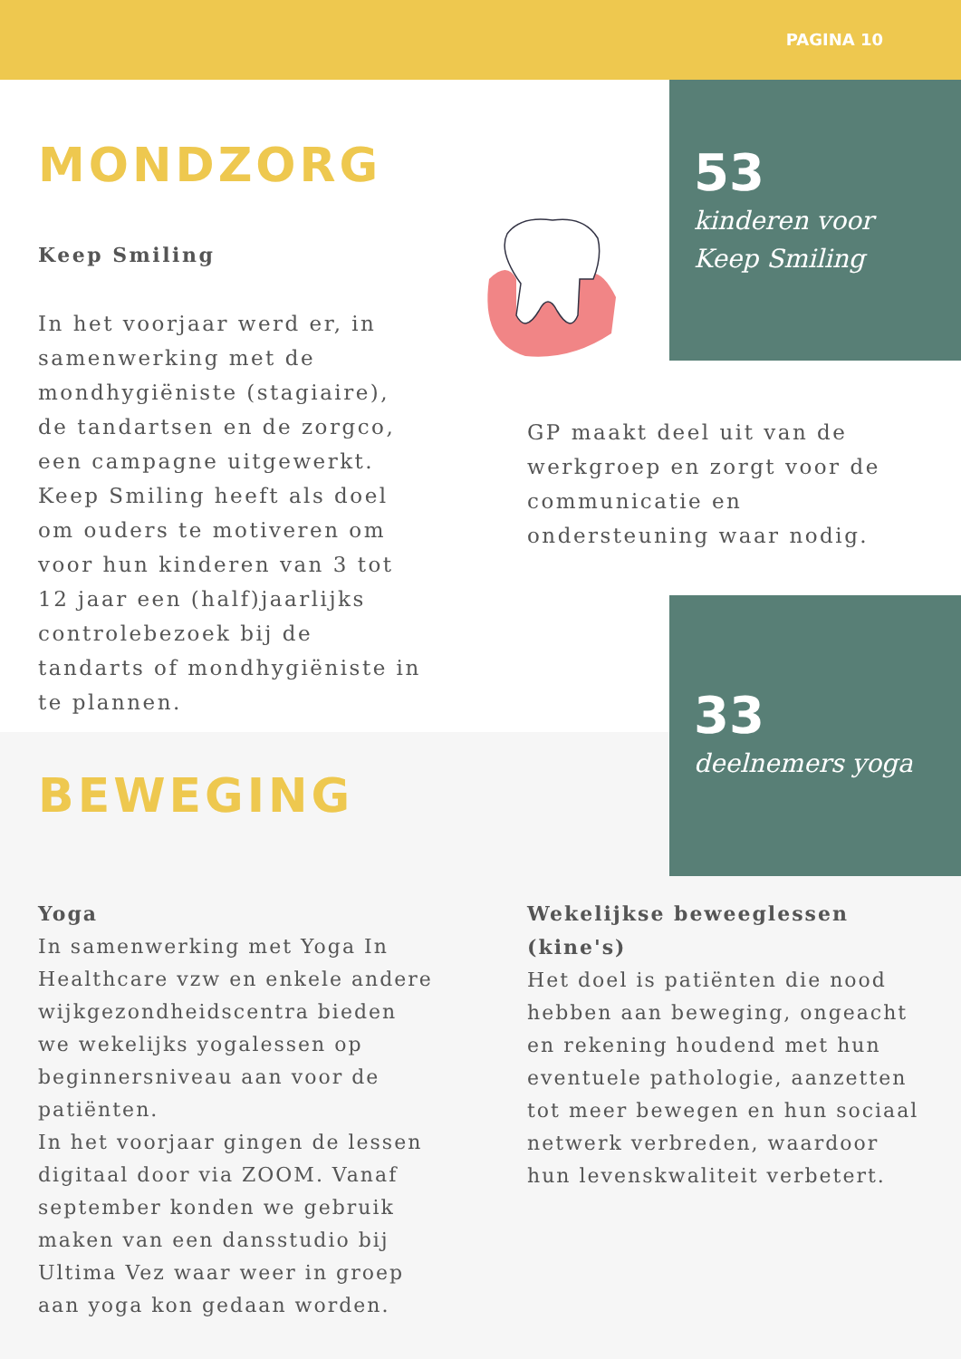PAGINA 10
MONDZORG
Keep Smiling
In het voorjaar werd er, in samenwerking met de mondhygiëniste (stagiaire), de tandartsen en de zorgco, een campagne uitgewerkt. Keep Smiling heeft als doel om ouders te motiveren om voor hun kinderen van 3 tot 12 jaar een (half)jaarlijks controlebezoek bij de tandarts of mondhygiëniste in te plannen.
53
kinderen voor
Keep Smiling
GP maakt deel uit van de werkgroep en zorgt voor de communicatie en ondersteuning waar nodig.
33
deelnemers yoga
BEWEGING
Yoga
In samenwerking met Yoga In Healthcare vzw en enkele andere wijkgezondheidscentra bieden we wekelijks yogalessen op beginnersniveau aan voor de patiënten.
In het voorjaar gingen de lessen digitaal door via ZOOM. Vanaf september konden we gebruik maken van een dansstudio bij Ultima Vez waar weer in groep aan yoga kon gedaan worden.
Wekelijkse beweeglessen (kine's)
Het doel is patiënten die nood hebben aan beweging, ongeacht en rekening houdend met hun eventuele pathologie, aanzetten tot meer bewegen en hun sociaal netwerk verbreden, waardoor hun levenskwaliteit verbetert.